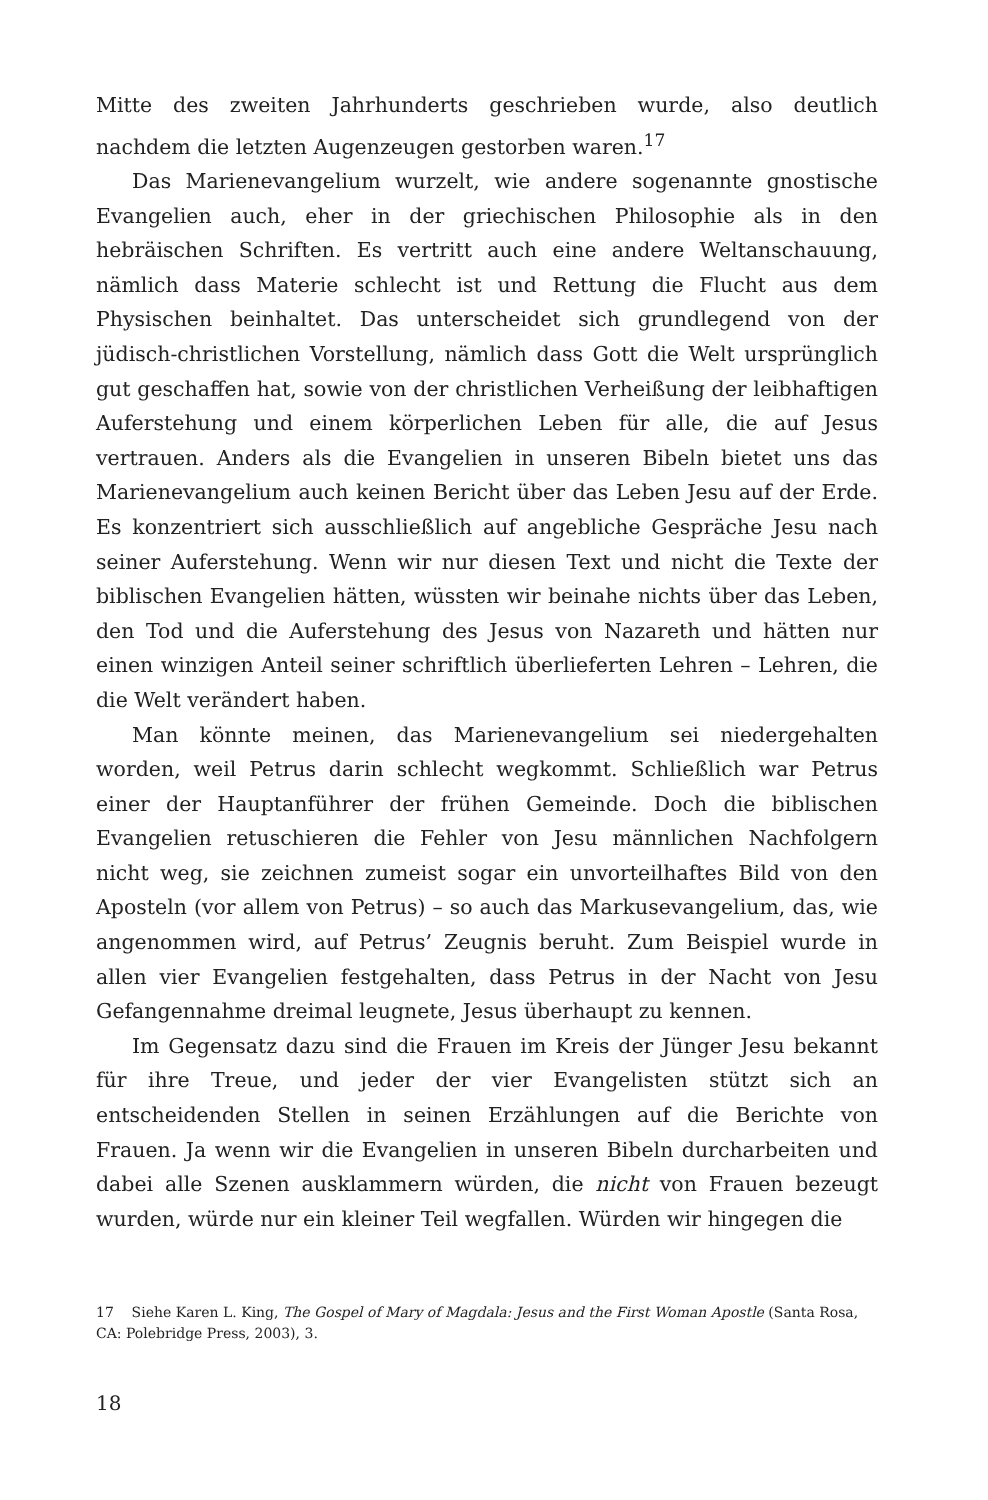Mitte des zweiten Jahrhunderts geschrieben wurde, also deutlich nachdem die letzten Augenzeugen gestorben waren.<sup>17</sup>
Das Marienevangelium wurzelt, wie andere sogenannte gnostische Evangelien auch, eher in der griechischen Philosophie als in den hebräischen Schriften. Es vertritt auch eine andere Weltanschauung, nämlich dass Materie schlecht ist und Rettung die Flucht aus dem Physischen beinhaltet. Das unterscheidet sich grundlegend von der jüdisch-christlichen Vorstellung, nämlich dass Gott die Welt ursprünglich gut geschaffen hat, sowie von der christlichen Verheißung der leibhaftigen Auferstehung und einem körperlichen Leben für alle, die auf Jesus vertrauen. Anders als die Evangelien in unseren Bibeln bietet uns das Marienevangelium auch keinen Bericht über das Leben Jesu auf der Erde. Es konzentriert sich ausschließlich auf angebliche Gespräche Jesu nach seiner Auferstehung. Wenn wir nur diesen Text und nicht die Texte der biblischen Evangelien hätten, wüssten wir beinahe nichts über das Leben, den Tod und die Auferstehung des Jesus von Nazareth und hätten nur einen winzigen Anteil seiner schriftlich überlieferten Lehren – Lehren, die die Welt verändert haben.
Man könnte meinen, das Marienevangelium sei niedergehalten worden, weil Petrus darin schlecht wegkommt. Schließlich war Petrus einer der Hauptanführer der frühen Gemeinde. Doch die biblischen Evangelien retuschieren die Fehler von Jesu männlichen Nachfolgern nicht weg, sie zeichnen zumeist sogar ein unvorteilhaftes Bild von den Aposteln (vor allem von Petrus) – so auch das Markusevangelium, das, wie angenommen wird, auf Petrus’ Zeugnis beruht. Zum Beispiel wurde in allen vier Evangelien festgehalten, dass Petrus in der Nacht von Jesu Gefangennahme dreimal leugnete, Jesus überhaupt zu kennen.
Im Gegensatz dazu sind die Frauen im Kreis der Jünger Jesu bekannt für ihre Treue, und jeder der vier Evangelisten stützt sich an entscheidenden Stellen in seinen Erzählungen auf die Berichte von Frauen. Ja wenn wir die Evangelien in unseren Bibeln durcharbeiten und dabei alle Szenen ausklammern würden, die nicht von Frauen bezeugt wurden, würde nur ein kleiner Teil wegfallen. Würden wir hingegen die
17 Siehe Karen L. King, The Gospel of Mary of Magdala: Jesus and the First Woman Apostle (Santa Rosa, CA: Polebridge Press, 2003), 3.
18